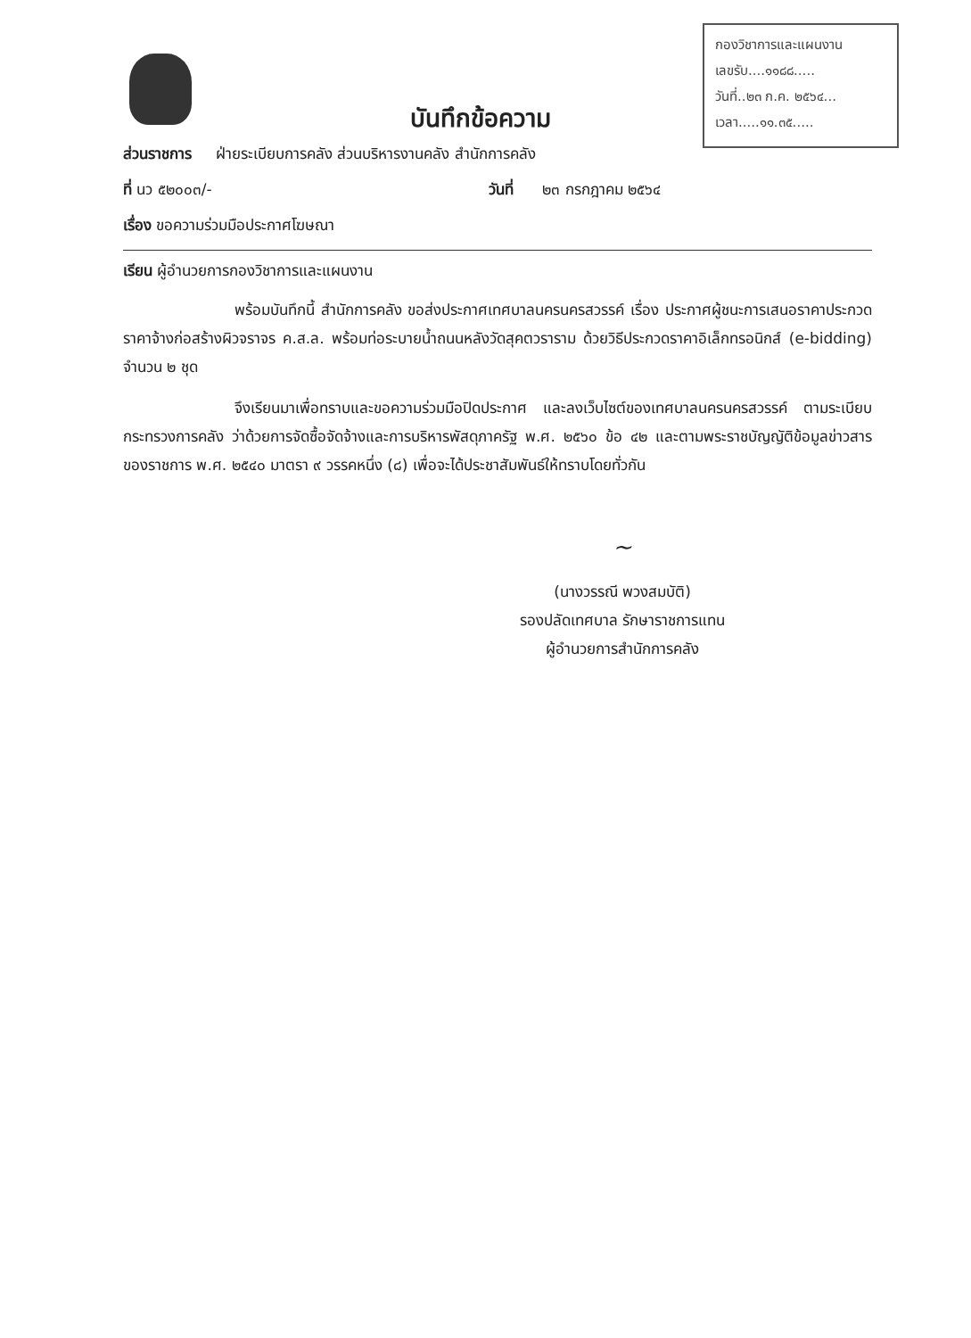กองวิชาการและแผนงาน
เลขรับ....๑๑๘๘.....
วันที่..๒๓ ก.ค. ๒๕๖๔...
เวลา.....๑๑.๓๕.....
บันทึกข้อความ
ส่วนราชการ ฝ่ายระเบียบการคลัง ส่วนบริหารงานคลัง สำนักการคลัง
ที่ นว ๕๒๐๐๓/- วันที่ ๒๓ กรกฎาคม ๒๕๖๔
เรื่อง ขอความร่วมมือประกาศโฆษณา
เรียน ผู้อำนวยการกองวิชาการและแผนงาน
พร้อมบันทึกนี้ สำนักการคลัง ขอส่งประกาศเทศบาลนครนครสวรรค์ เรื่อง ประกาศผู้ชนะการเสนอราคาประกวดราคาจ้างก่อสร้างผิวจราจร ค.ส.ล. พร้อมท่อระบายน้ำถนนหลังวัดสุคตวราราม ด้วยวิธีประกวดราคาอิเล็กทรอนิกส์ (e-bidding) จำนวน ๒ ชุด
จึงเรียนมาเพื่อทราบและขอความร่วมมือปิดประกาศ และลงเว็บไซต์ของเทศบาลนครนครสวรรค์ ตามระเบียบกระทรวงการคลัง ว่าด้วยการจัดซื้อจัดจ้างและการบริหารพัสดุภาครัฐ พ.ศ. ๒๕๖๐ ข้อ ๔๒ และตามพระราชบัญญัติข้อมูลข่าวสารของราชการ พ.ศ. ๒๕๔๐ มาตรา ๙ วรรคหนึ่ง (๘) เพื่อจะได้ประชาสัมพันธ์ให้ทราบโดยทั่วกัน
~
(นางวรรณี พวงสมบัติ)
รองปลัดเทศบาล รักษาราชการแทน
ผู้อำนวยการสำนักการคลัง